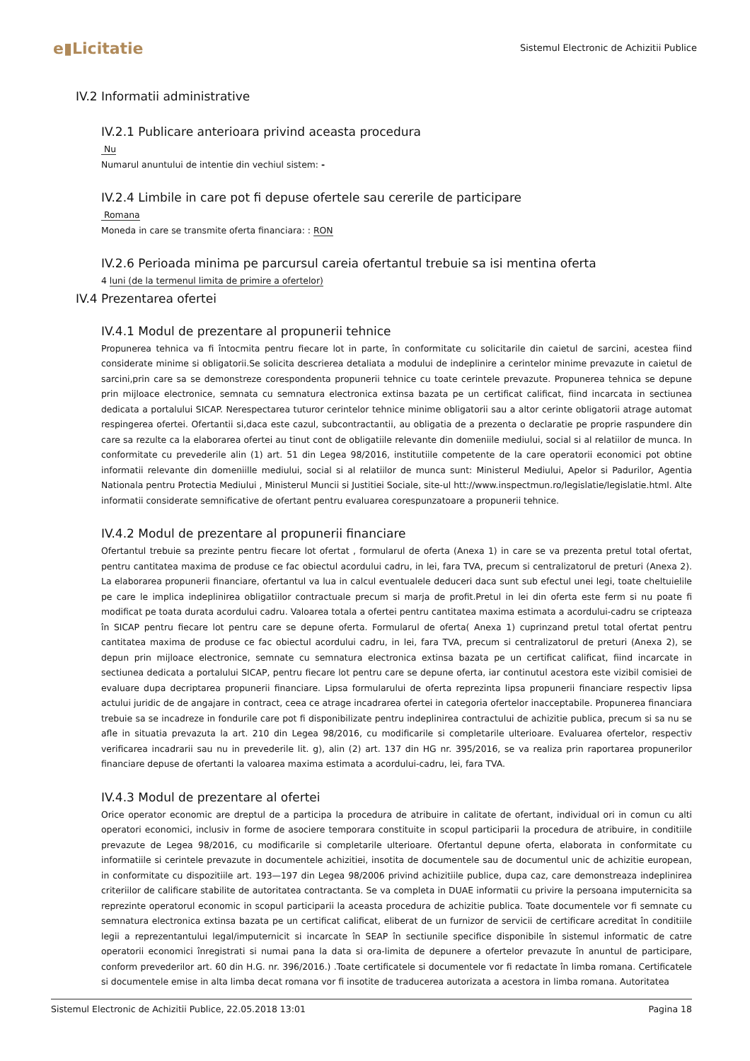e▮Licitatie
Sistemul Electronic de Achizitii Publice
IV.2 Informatii administrative
IV.2.1 Publicare anterioara privind aceasta procedura
Nu
Numarul anuntului de intentie din vechiul sistem: -
IV.2.4 Limbile in care pot fi depuse ofertele sau cererile de participare
Romana
Moneda in care se transmite oferta financiara: : RON
IV.2.6 Perioada minima pe parcursul careia ofertantul trebuie sa isi mentina oferta
4 luni (de la termenul limita de primire a ofertelor)
IV.4 Prezentarea ofertei
IV.4.1 Modul de prezentare al propunerii tehnice
Propunerea tehnica va fi întocmita pentru fiecare lot in parte, în conformitate cu solicitarile din caietul de sarcini, acestea fiind considerate minime si obligatorii.Se solicita descrierea detaliata a modului de indeplinire a cerintelor minime prevazute in caietul de sarcini,prin care sa se demonstreze corespondenta propunerii tehnice cu toate cerintele prevazute. Propunerea tehnica se depune prin mijloace electronice, semnata cu semnatura electronica extinsa bazata pe un certificat calificat, fiind incarcata in sectiunea dedicata a portalului SICAP. Nerespectarea tuturor cerintelor tehnice minime obligatorii sau a altor cerinte obligatorii atrage automat respingerea ofertei. Ofertantii si,daca este cazul, subcontractantii, au obligatia de a prezenta o declaratie pe proprie raspundere din care sa rezulte ca la elaborarea ofertei au tinut cont de obligatiile relevante din domeniile mediului, social si al relatiilor de munca. In conformitate cu prevederile alin (1) art. 51 din Legea 98/2016, institutiile competente de la care operatorii economici pot obtine informatii relevante din domeniille mediului, social si al relatiilor de munca sunt: Ministerul Mediului, Apelor si Padurilor, Agentia Nationala pentru Protectia Mediului , Ministerul Muncii si Justitiei Sociale, site-ul htt://www.inspectmun.ro/legislatie/legislatie.html. Alte informatii considerate semnificative de ofertant pentru evaluarea corespunzatoare a propunerii tehnice.
IV.4.2 Modul de prezentare al propunerii financiare
Ofertantul trebuie sa prezinte pentru fiecare lot ofertat , formularul de oferta (Anexa 1) in care se va prezenta pretul total ofertat, pentru cantitatea maxima de produse ce fac obiectul acordului cadru, in lei, fara TVA, precum si centralizatorul de preturi (Anexa 2). La elaborarea propunerii financiare, ofertantul va lua in calcul eventualele deduceri daca sunt sub efectul unei legi, toate cheltuielile pe care le implica indeplinirea obligatiilor contractuale precum si marja de profit.Pretul in lei din oferta este ferm si nu poate fi modificat pe toata durata acordului cadru. Valoarea totala a ofertei pentru cantitatea maxima estimata a acordului-cadru se cripteaza în SICAP pentru fiecare lot pentru care se depune oferta. Formularul de oferta( Anexa 1) cuprinzand pretul total ofertat pentru cantitatea maxima de produse ce fac obiectul acordului cadru, in lei, fara TVA, precum si centralizatorul de preturi (Anexa 2), se depun prin mijloace electronice, semnate cu semnatura electronica extinsa bazata pe un certificat calificat, fiind incarcate in sectiunea dedicata a portalului SICAP, pentru fiecare lot pentru care se depune oferta, iar continutul acestora este vizibil comisiei de evaluare dupa decriptarea propunerii financiare. Lipsa formularului de oferta reprezinta lipsa propunerii financiare respectiv lipsa actului juridic de de angajare in contract, ceea ce atrage incadrarea ofertei in categoria ofertelor inacceptabile. Propunerea financiara trebuie sa se incadreze in fondurile care pot fi disponibilizate pentru indeplinirea contractului de achizitie publica, precum si sa nu se afle in situatia prevazuta la art. 210 din Legea 98/2016, cu modificarile si completarile ulterioare. Evaluarea ofertelor, respectiv verificarea incadrarii sau nu in prevederile lit. g), alin (2) art. 137 din HG nr. 395/2016, se va realiza prin raportarea propunerilor financiare depuse de ofertanti la valoarea maxima estimata a acordului-cadru, lei, fara TVA.
IV.4.3 Modul de prezentare al ofertei
Orice operator economic are dreptul de a participa la procedura de atribuire in calitate de ofertant, individual ori in comun cu alti operatori economici, inclusiv in forme de asociere temporara constituite in scopul participarii la procedura de atribuire, in conditiile prevazute de Legea 98/2016, cu modificarile si completarile ulterioare. Ofertantul depune oferta, elaborata in conformitate cu informatiile si cerintele prevazute in documentele achizitiei, insotita de documentele sau de documentul unic de achizitie european, in conformitate cu dispozitiile art. 193—197 din Legea 98/2006 privind achizitiile publice, dupa caz, care demonstreaza indeplinirea criteriilor de calificare stabilite de autoritatea contractanta. Se va completa in DUAE informatii cu privire la persoana imputernicita sa reprezinte operatorul economic in scopul participarii la aceasta procedura de achizitie publica. Toate documentele vor fi semnate cu semnatura electronica extinsa bazata pe un certificat calificat, eliberat de un furnizor de servicii de certificare acreditat în conditiile legii a reprezentantului legal/imputernicit si incarcate în SEAP în sectiunile specifice disponibile în sistemul informatic de catre operatorii economici înregistrati si numai pana la data si ora-limita de depunere a ofertelor prevazute în anuntul de participare, conform prevederilor art. 60 din H.G. nr. 396/2016.) .Toate certificatele si documentele vor fi redactate în limba romana. Certificatele si documentele emise in alta limba decat romana vor fi insotite de traducerea autorizata a acestora in limba romana. Autoritatea
Sistemul Electronic de Achizitii Publice, 22.05.2018 13:01 Pagina 18